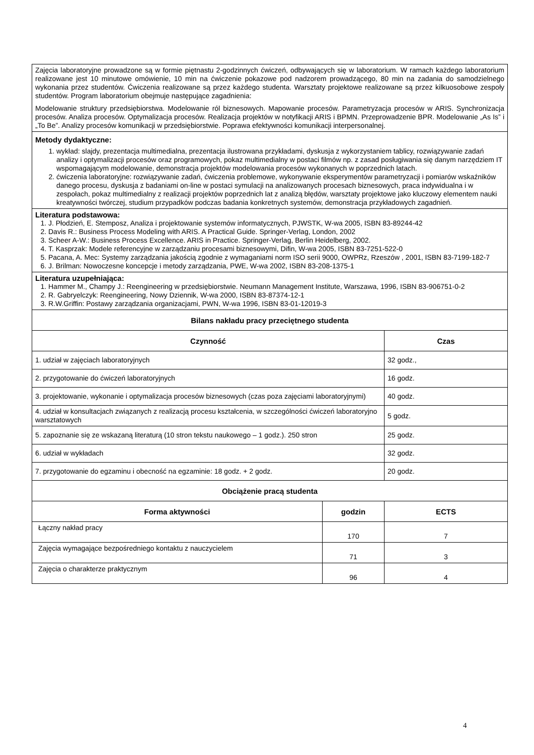| Zajęcia laboratoryjne prowadzone są w formie piętnastu 2-godzinnych ćwiczeń, odbywających się w laboratorium. W ramach każdego laboratorium realizowane jest 10 minutowe omówienie, 10 min na ćwiczenie pokazowe pod nadzorem prowadzącego, 80 min na zadania do samodzielnego wykonania przez studentów. Ćwiczenia realizowane są przez każdego studenta. Warsztaty projektowe realizowane są przez kilkuosobowe zespoły studentów. Program laboratorium obejmuje następujące zagadnienia: Modelowanie struktury przedsiębiorstwa. Modelowanie ról biznesowych. Mapowanie procesów. Parametryzacja procesów w ARIS. Synchronizacja procesów. Analiza procesów. Optymalizacja procesów. Realizacja projektów w notyfikacji ARIS i BPMN. Przeprowadzenie BPR. Modelowanie „As Is” i „To Be”. Analizy procesów komunikacji w przedsiębiorstwie. Poprawa efektywności komunikacji interpersonalnej. | | |
| Metody dydaktyczne: 1. wykład: slajdy, prezentacja multimedialna, prezentacja ilustrowana przykładami, dyskusja z wykorzystaniem tablicy, rozwiązywanie zadań analizy i optymalizacji procesów oraz programowych, pokaz multimedialny w postaci filmów np. z zasad posługiwania się danym narzędziem IT wspomagającym modelowanie, demonstracja projektów modelowania procesów wykonanych w poprzednich latach. 2. ćwiczenia laboratoryjne: rozwiązywanie zadań, ćwiczenia problemowe, wykonywanie eksperymentów parametryzacji i pomiarów wskaźników danego procesu, dyskusja z badaniami on-line w postaci symulacji na analizowanych procesach biznesowych, praca indywidualna i w zespołach, pokaz multimedialny z realizacji projektów poprzednich lat z analizą błędów, warsztaty projektowe jako kluczowy elementem nauki kreatywności twórczej, studium przypadków podczas badania konkretnych systemów, demonstracja przykładowych zagadnień. | | |
| Literatura podstawowa: 1. J. Płodzień, E. Stemposz, Analiza i projektowanie systemów informatycznych, PJWSTK, W-wa 2005, ISBN 83-89244-42 2. Davis R.: Business Process Modeling with ARIS. A Practical Guide. Springer-Verlag, London, 2002 3. Scheer A-W.: Business Process Excellence. ARIS in Practice. Springer-Verlag, Berlin Heidelberg, 2002. 4. T. Kasprzak: Modele referencyjne w zarządzaniu procesami biznesowymi, Difin, W-wa 2005, ISBN 83-7251-522-0 5. Pacana, A. Mec: Systemy zarządzania jakością zgodnie z wymaganiami norm ISO serii 9000, OWPRz, Rzeszów , 2001, ISBN 83-7199-182-7 6. J. Brilman: Nowoczesne koncepcje i metody zarządzania, PWE, W-wa 2002, ISBN 83-208-1375-1 | | |
| Literatura uzupełniająca: 1. Hammer M., Champy J.: Reengineering w przedsiębiorstwie. Neumann Management Institute, Warszawa, 1996, ISBN 83-906751-0-2 2. R. Gabryelczyk: Reengineering, Nowy Dziennik, W-wa 2000, ISBN 83-87374-12-1 3. R.W.Griffin: Postawy zarządzania organizacjami, PWN, W-wa 1996, ISBN 83-01-12019-3 | | |
| Bilans nakładu pracy przeciętnego studenta | | |
| Czynność | | Czas |
| 1. udział w zajęciach laboratoryjnych | | 32 godz., |
| 2. przygotowanie do ćwiczeń laboratoryjnych | | 16 godz. |
| 3. projektowanie, wykonanie i optymalizacja procesów biznesowych (czas poza zajęciami laboratoryjnymi) | | 40 godz. |
| 4. udział w konsultacjach związanych z realizacją procesu kształcenia, w szczególności ćwiczeń laboratoryjno warsztatowych | | 5 godz. |
| 5. zapoznanie się ze wskazaną literaturą (10 stron tekstu naukowego – 1 godz.). 250 stron | | 25 godz. |
| 6. udział w wykładach | | 32 godz. |
| 7. przygotowanie do egzaminu i obecność na egzaminie: 18 godz. + 2 godz. | | 20 godz. |
| Obciążenie pracą studenta | | |
| Forma aktywności | godzin | ECTS |
| Łączny nakład pracy | 170 | 7 |
| Zajęcia wymagające bezpośredniego kontaktu z nauczycielem | 71 | 3 |
| Zajęcia o charakterze praktycznym | 96 | 4 |
4